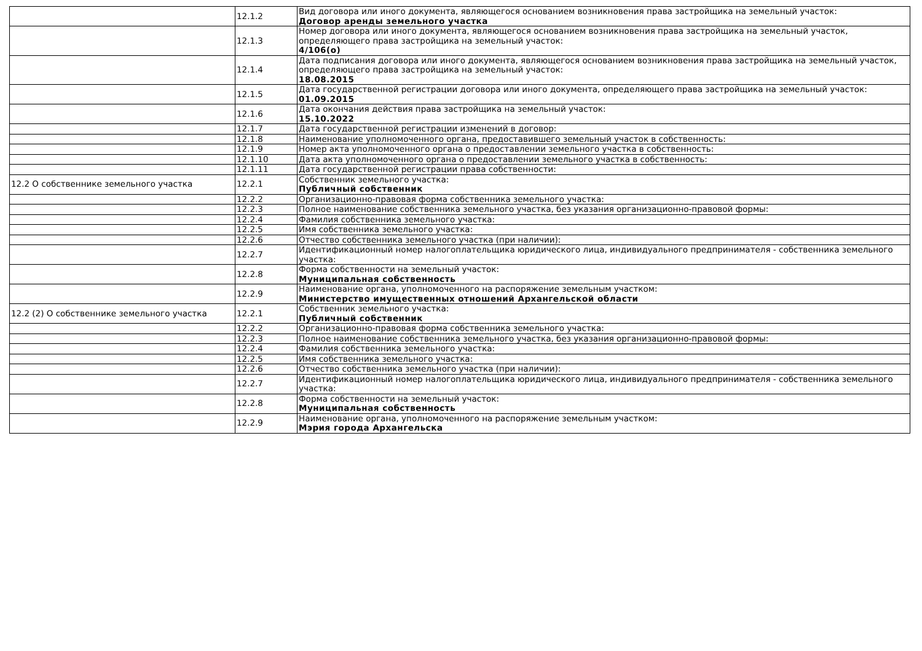| | 12.1.2 | Вид договора или иного документа, являющегося основанием возникновения права застройщика на земельный участок: Договор аренды земельного участка |
| | 12.1.3 | Номер договора или иного документа, являющегося основанием возникновения права застройщика на земельный участок, определяющего права застройщика на земельный участок: 4/106(о) |
| | 12.1.4 | Дата подписания договора или иного документа, являющегося основанием возникновения права застройщика на земельный участок, определяющего права застройщика на земельный участок: 18.08.2015 |
| | 12.1.5 | Дата государственной регистрации договора или иного документа, определяющего права застройщика на земельный участок: 01.09.2015 |
| | 12.1.6 | Дата окончания действия права застройщика на земельный участок: 15.10.2022 |
| | 12.1.7 | Дата государственной регистрации изменений в договор: |
| | 12.1.8 | Наименование уполномоченного органа, предоставившего земельный участок в собственность: |
| | 12.1.9 | Номер акта уполномоченного органа о предоставлении земельного участка в собственность: |
| | 12.1.10 | Дата акта уполномоченного органа о предоставлении земельного участка в собственность: |
| | 12.1.11 | Дата государственной регистрации права собственности: |
| 12.2 О собственнике земельного участка | 12.2.1 | Собственник земельного участка: Публичный собственник |
| | 12.2.2 | Организационно-правовая форма собственника земельного участка: |
| | 12.2.3 | Полное наименование собственника земельного участка, без указания организационно-правовой формы: |
| | 12.2.4 | Фамилия собственника земельного участка: |
| | 12.2.5 | Имя собственника земельного участка: |
| | 12.2.6 | Отчество собственника земельного участка (при наличии): |
| | 12.2.7 | Идентификационный номер налогоплательщика юридического лица, индивидуального предпринимателя - собственника земельного участка: |
| | 12.2.8 | Форма собственности на земельный участок: Муниципальная собственность |
| | 12.2.9 | Наименование органа, уполномоченного на распоряжение земельным участком: Министерство имущественных отношений Архангельской области |
| 12.2 (2) О собственнике земельного участка | 12.2.1 | Собственник земельного участка: Публичный собственник |
| | 12.2.2 | Организационно-правовая форма собственника земельного участка: |
| | 12.2.3 | Полное наименование собственника земельного участка, без указания организационно-правовой формы: |
| | 12.2.4 | Фамилия собственника земельного участка: |
| | 12.2.5 | Имя собственника земельного участка: |
| | 12.2.6 | Отчество собственника земельного участка (при наличии): |
| | 12.2.7 | Идентификационный номер налогоплательщика юридического лица, индивидуального предпринимателя - собственника земельного участка: |
| | 12.2.8 | Форма собственности на земельный участок: Муниципальная собственность |
| | 12.2.9 | Наименование органа, уполномоченного на распоряжение земельным участком: Мэрия города Архангельска |